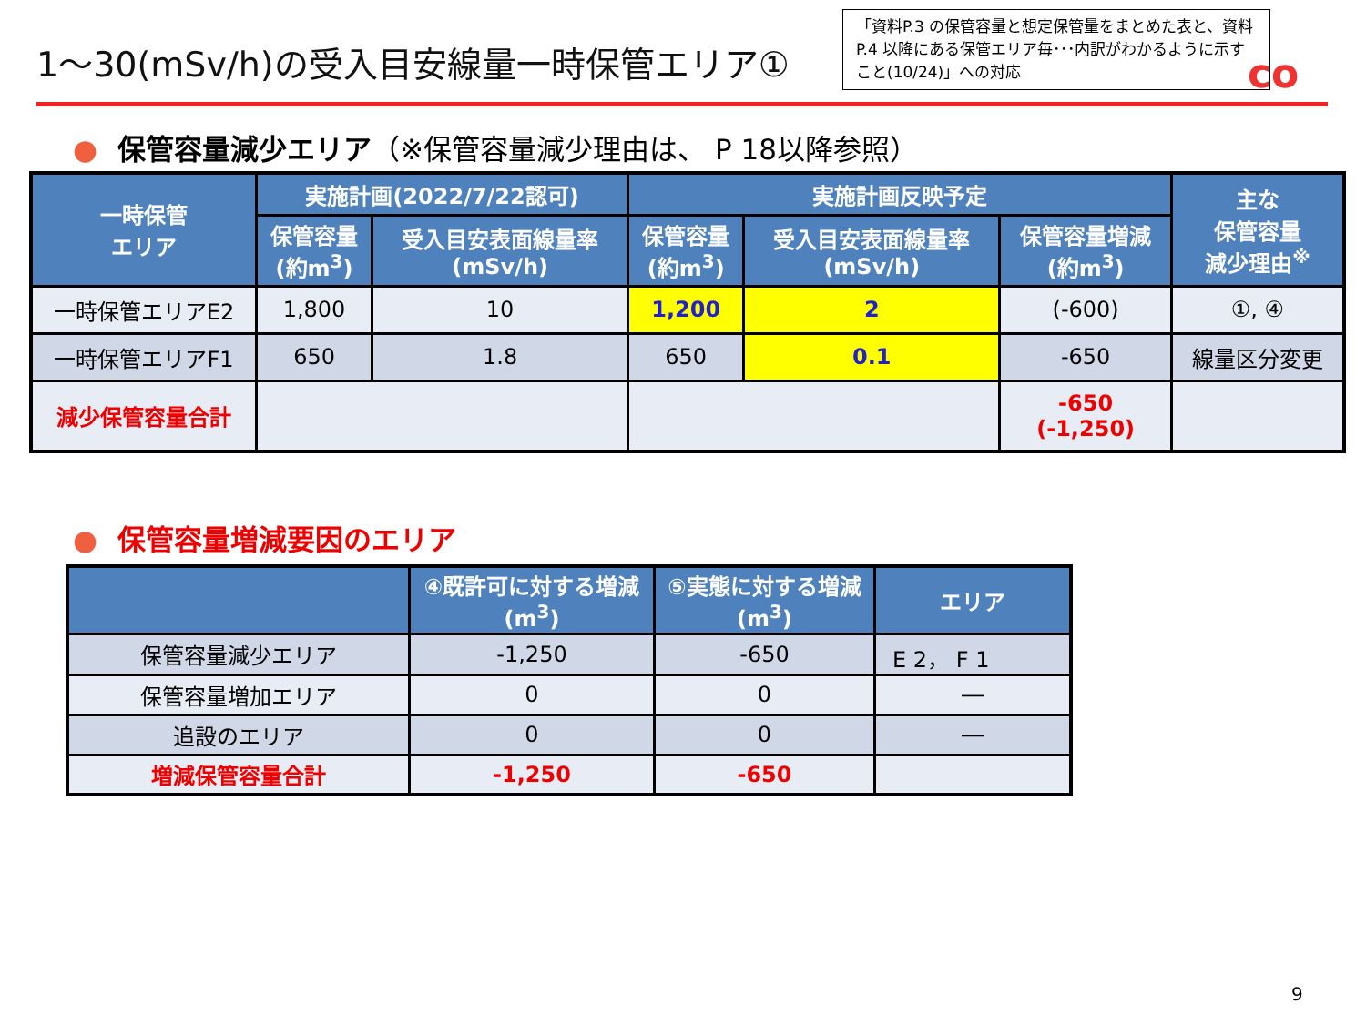1～30(mSv/h)の受入目安線量一時保管エリア①
「資料P.3 の保管容量と想定保管量をまとめた表と、資料P.4 以降にある保管エリア毎･･･内訳がわかるように示すこと(10/24)」への対応
co
● 保管容量減少エリア（※保管容量減少理由は、 P 18以降参照）
| 一時保管 エリア | 実施計画(2022/7/22認可) | | 実施計画反映予定 | | | 主な 保管容量 減少理由<sup>※</sup> |
| --- | --- | --- | --- | --- | --- | --- |
| | 保管容量 (約m<sup>3</sup>) | 受入目安表面線量率 (mSv/h) | 保管容量 (約m<sup>3</sup>) | 受入目安表面線量率 (mSv/h) | 保管容量増減 (約m<sup>3</sup>) | |
| 一時保管エリアE2 | 1,800 | 10 | 1,200 | 2 | (-600) | ①, ④ |
| 一時保管エリアF1 | 650 | 1.8 | 650 | 0.1 | -650 | 線量区分変更 |
| 減少保管容量合計 | | | | | -650 (-1,250) | |
● 保管容量増減要因のエリア
| | ④既許可に対する増減 (m<sup>3</sup>) | ⑤実態に対する増減 (m<sup>3</sup>) | エリア |
| --- | --- | --- | --- |
| 保管容量減少エリア | -1,250 | -650 | E 2， F 1 |
| 保管容量増加エリア | 0 | 0 | ― |
| 追設のエリア | 0 | 0 | ― |
| 増減保管容量合計 | -1,250 | -650 | |
9